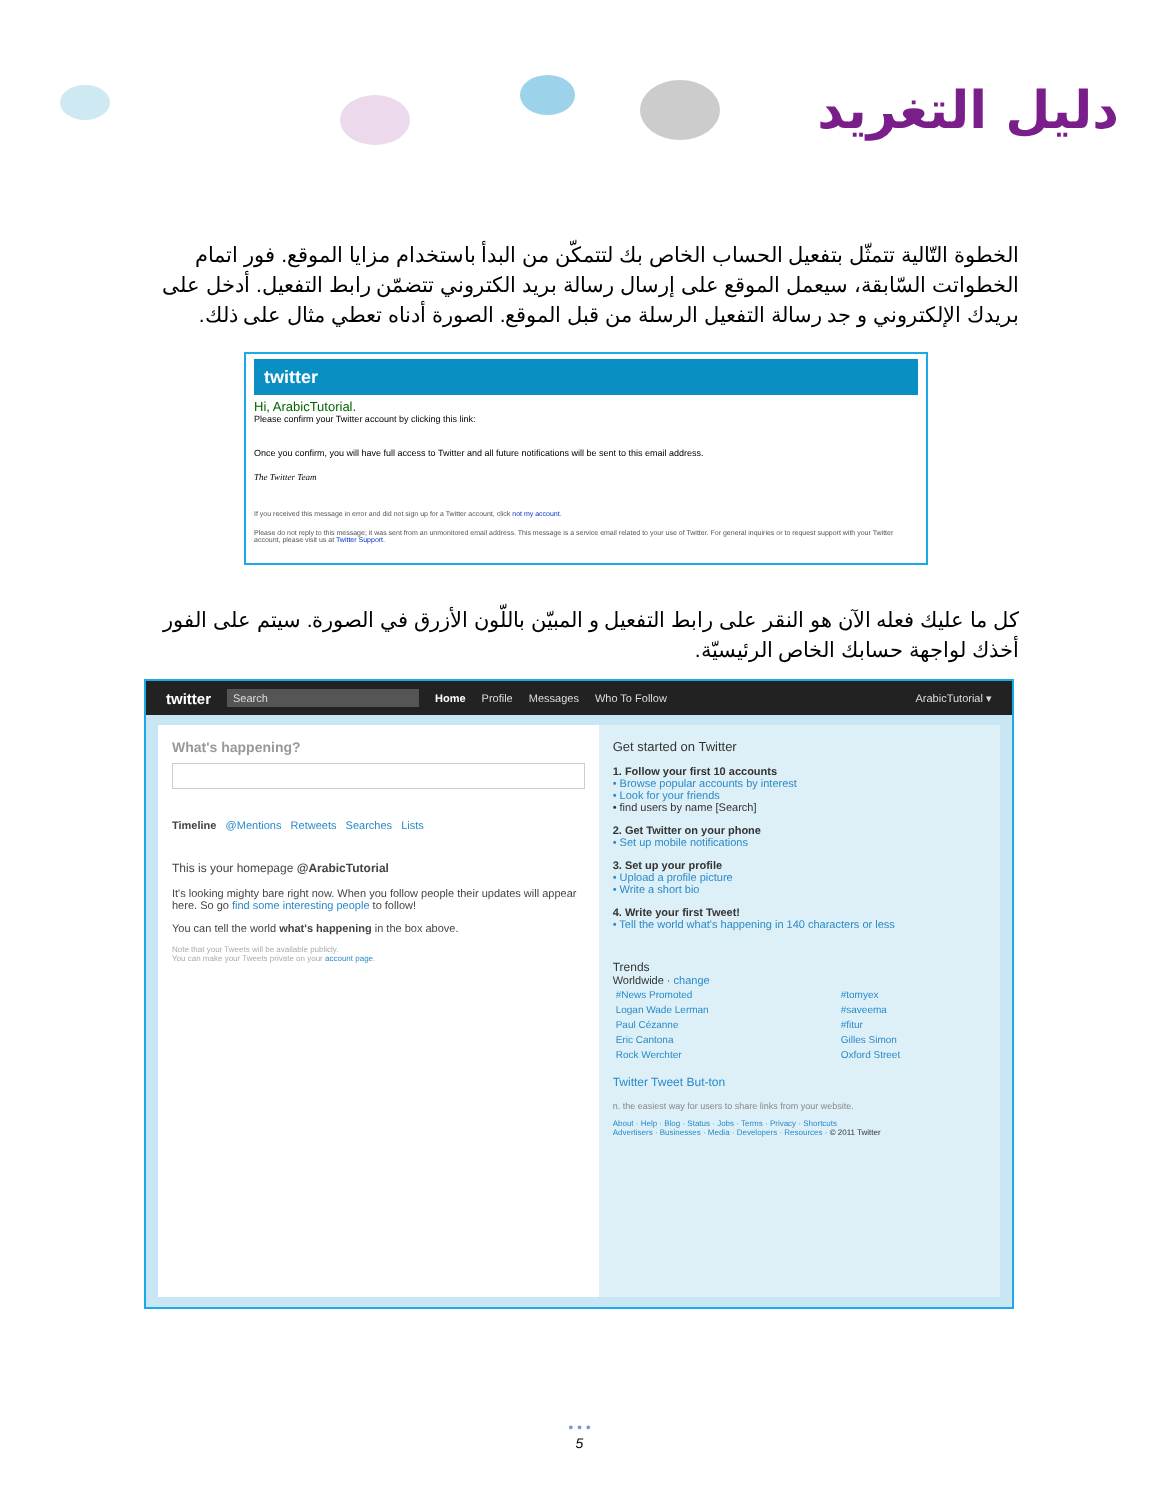دليل التغريد
الخطوة التّالية تتمثّل بتفعيل الحساب الخاص بك لتتمكّن من البدأ باستخدام مزايا الموقع. فور اتمام الخطواتت السّابقة، سيعمل الموقع على إرسال رسالة بريد الكتروني تتضمّن رابط التفعيل. أدخل على بريدك الإلكتروني و جد رسالة التفعيل الرسلة من قبل الموقع. الصورة أدناه تعطي مثال على ذلك.
twitter
Hi, ArabicTutorial.
Please confirm your Twitter account by clicking this link:
Once you confirm, you will have full access to Twitter and all future notifications will be sent to this email address.
The Twitter Team
If you received this message in error and did not sign up for a Twitter account, click not my account.
Please do not reply to this message; it was sent from an unmonitored email address. This message is a service email related to your use of Twitter. For general inquiries or to request support with your Twitter account, please visit us at Twitter Support.
كل ما عليك فعله الآن هو النقر على رابط التفعيل و المبيّن باللّون الأزرق في الصورة. سيتم على الفور أخذك لواجهة حسابك الخاص الرئيسيّة.
twitter Search Home Profile Messages Who To Follow ArabicTutorial ▾
What's happening?
Timeline @Mentions Retweets Searches Lists
This is your homepage @ArabicTutorial
It's looking mighty bare right now. When you follow people their updates will appear here. So go find some interesting people to follow!
You can tell the world what's happening in the box above.
Note that your Tweets will be available publicly.
You can make your Tweets private on your account page.
Get started on Twitter
1. Follow your first 10 accounts
• Browse popular accounts by interest
• Look for your friends
• find users by name [Search]
2. Get Twitter on your phone
• Set up mobile notifications
3. Set up your profile
• Upload a profile picture
• Write a short bio
4. Write your first Tweet!
• Tell the world what's happening in 140 characters or less
Trends
Worldwide · change
| #News Promoted | #tomyex |
| Logan Wade Lerman | #saveema |
| Paul Cézanne | #fitur |
| Eric Cantona | Gilles Simon |
| Rock Werchter | Oxford Street |
Twitter Tweet But-ton
n. the easiest way for users to share links from your website.
About · Help · Blog · Status · Jobs · Terms · Privacy · Shortcuts
Advertisers · Businesses · Media · Developers · Resources · © 2011 Twitter
• • •
5